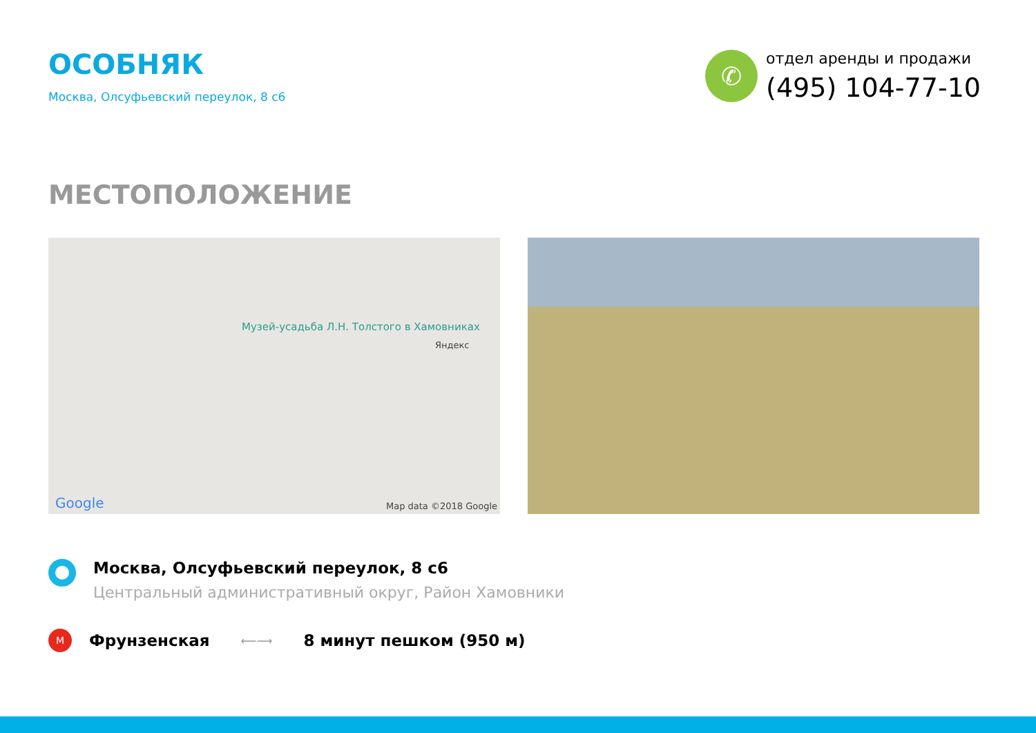ОСОБНЯК
Москва, Олсуфьевский переулок, 8 с6
✆
отдел аренды и продажи
(495) 104-77-10
МЕСТОПОЛОЖЕНИЕ
Музей-усадьба Л.Н. Толстого в Хамовниках
Яндекс
Google Map data ©2018 Google
Москва, Олсуфьевский переулок, 8 с6
Центральный административный округ, Район Хамовники
М
Фрунзенская
⟵⟶
8 минут пешком (950 м)